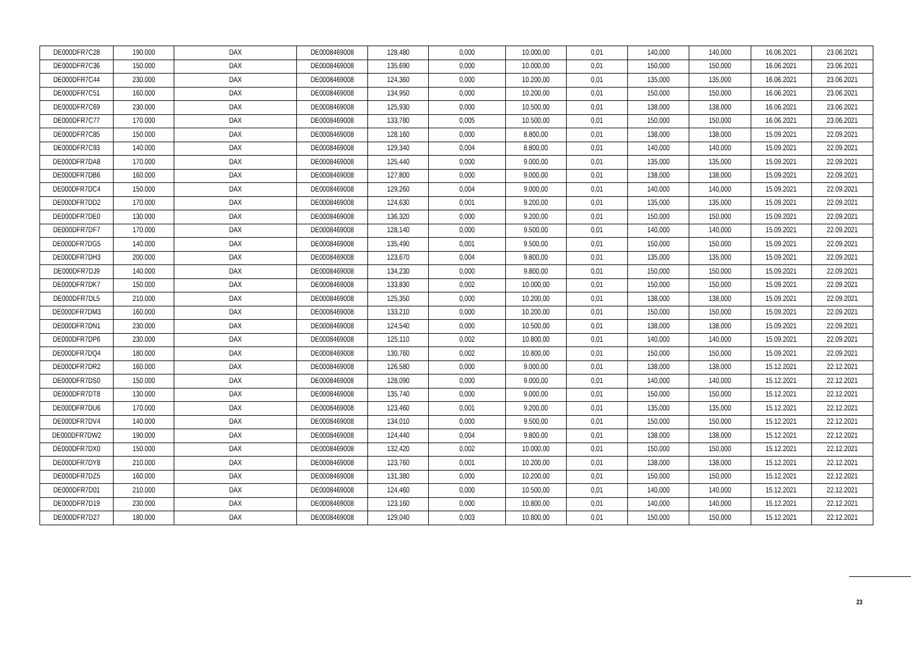| DE000DFR7C28 | 190.000 | DAX | DE0008469008 | 128,480 | 0,000 | 10.000,00 | 0,01 | 140,000 | 140,000 | 16.06.2021 | 23.06.2021 |
| DE000DFR7C36 | 150.000 | DAX | DE0008469008 | 135,690 | 0,000 | 10.000,00 | 0,01 | 150,000 | 150,000 | 16.06.2021 | 23.06.2021 |
| DE000DFR7C44 | 230.000 | DAX | DE0008469008 | 124,360 | 0,000 | 10.200,00 | 0,01 | 135,000 | 135,000 | 16.06.2021 | 23.06.2021 |
| DE000DFR7C51 | 160.000 | DAX | DE0008469008 | 134,950 | 0,000 | 10.200,00 | 0,01 | 150,000 | 150,000 | 16.06.2021 | 23.06.2021 |
| DE000DFR7C69 | 230.000 | DAX | DE0008469008 | 125,930 | 0,000 | 10.500,00 | 0,01 | 138,000 | 138,000 | 16.06.2021 | 23.06.2021 |
| DE000DFR7C77 | 170.000 | DAX | DE0008469008 | 133,780 | 0,005 | 10.500,00 | 0,01 | 150,000 | 150,000 | 16.06.2021 | 23.06.2021 |
| DE000DFR7C85 | 150.000 | DAX | DE0008469008 | 128,160 | 0,000 | 8.800,00 | 0,01 | 138,000 | 138,000 | 15.09.2021 | 22.09.2021 |
| DE000DFR7C93 | 140.000 | DAX | DE0008469008 | 129,340 | 0,004 | 8.800,00 | 0,01 | 140,000 | 140,000 | 15.09.2021 | 22.09.2021 |
| DE000DFR7DA8 | 170.000 | DAX | DE0008469008 | 125,440 | 0,000 | 9.000,00 | 0,01 | 135,000 | 135,000 | 15.09.2021 | 22.09.2021 |
| DE000DFR7DB6 | 160.000 | DAX | DE0008469008 | 127,800 | 0,000 | 9.000,00 | 0,01 | 138,000 | 138,000 | 15.09.2021 | 22.09.2021 |
| DE000DFR7DC4 | 150.000 | DAX | DE0008469008 | 129,260 | 0,004 | 9.000,00 | 0,01 | 140,000 | 140,000 | 15.09.2021 | 22.09.2021 |
| DE000DFR7DD2 | 170.000 | DAX | DE0008469008 | 124,630 | 0,001 | 9.200,00 | 0,01 | 135,000 | 135,000 | 15.09.2021 | 22.09.2021 |
| DE000DFR7DE0 | 130.000 | DAX | DE0008469008 | 136,320 | 0,000 | 9.200,00 | 0,01 | 150,000 | 150,000 | 15.09.2021 | 22.09.2021 |
| DE000DFR7DF7 | 170.000 | DAX | DE0008469008 | 128,140 | 0,000 | 9.500,00 | 0,01 | 140,000 | 140,000 | 15.09.2021 | 22.09.2021 |
| DE000DFR7DG5 | 140.000 | DAX | DE0008469008 | 135,490 | 0,001 | 9.500,00 | 0,01 | 150,000 | 150,000 | 15.09.2021 | 22.09.2021 |
| DE000DFR7DH3 | 200.000 | DAX | DE0008469008 | 123,670 | 0,004 | 9.800,00 | 0,01 | 135,000 | 135,000 | 15.09.2021 | 22.09.2021 |
| DE000DFR7DJ9 | 140.000 | DAX | DE0008469008 | 134,230 | 0,000 | 9.800,00 | 0,01 | 150,000 | 150,000 | 15.09.2021 | 22.09.2021 |
| DE000DFR7DK7 | 150.000 | DAX | DE0008469008 | 133,830 | 0,002 | 10.000,00 | 0,01 | 150,000 | 150,000 | 15.09.2021 | 22.09.2021 |
| DE000DFR7DL5 | 210.000 | DAX | DE0008469008 | 125,350 | 0,000 | 10.200,00 | 0,01 | 138,000 | 138,000 | 15.09.2021 | 22.09.2021 |
| DE000DFR7DM3 | 160.000 | DAX | DE0008469008 | 133,210 | 0,000 | 10.200,00 | 0,01 | 150,000 | 150,000 | 15.09.2021 | 22.09.2021 |
| DE000DFR7DN1 | 230.000 | DAX | DE0008469008 | 124,540 | 0,000 | 10.500,00 | 0,01 | 138,000 | 138,000 | 15.09.2021 | 22.09.2021 |
| DE000DFR7DP6 | 230.000 | DAX | DE0008469008 | 125,110 | 0,002 | 10.800,00 | 0,01 | 140,000 | 140,000 | 15.09.2021 | 22.09.2021 |
| DE000DFR7DQ4 | 180.000 | DAX | DE0008469008 | 130,760 | 0,002 | 10.800,00 | 0,01 | 150,000 | 150,000 | 15.09.2021 | 22.09.2021 |
| DE000DFR7DR2 | 160.000 | DAX | DE0008469008 | 126,580 | 0,000 | 9.000,00 | 0,01 | 138,000 | 138,000 | 15.12.2021 | 22.12.2021 |
| DE000DFR7DS0 | 150.000 | DAX | DE0008469008 | 128,090 | 0,000 | 9.000,00 | 0,01 | 140,000 | 140,000 | 15.12.2021 | 22.12.2021 |
| DE000DFR7DT8 | 130.000 | DAX | DE0008469008 | 135,740 | 0,000 | 9.000,00 | 0,01 | 150,000 | 150,000 | 15.12.2021 | 22.12.2021 |
| DE000DFR7DU6 | 170.000 | DAX | DE0008469008 | 123,460 | 0,001 | 9.200,00 | 0,01 | 135,000 | 135,000 | 15.12.2021 | 22.12.2021 |
| DE000DFR7DV4 | 140.000 | DAX | DE0008469008 | 134,010 | 0,000 | 9.500,00 | 0,01 | 150,000 | 150,000 | 15.12.2021 | 22.12.2021 |
| DE000DFR7DW2 | 190.000 | DAX | DE0008469008 | 124,440 | 0,004 | 9.800,00 | 0,01 | 138,000 | 138,000 | 15.12.2021 | 22.12.2021 |
| DE000DFR7DX0 | 150.000 | DAX | DE0008469008 | 132,420 | 0,002 | 10.000,00 | 0,01 | 150,000 | 150,000 | 15.12.2021 | 22.12.2021 |
| DE000DFR7DY8 | 210.000 | DAX | DE0008469008 | 123,760 | 0,001 | 10.200,00 | 0,01 | 138,000 | 138,000 | 15.12.2021 | 22.12.2021 |
| DE000DFR7DZ5 | 160.000 | DAX | DE0008469008 | 131,380 | 0,000 | 10.200,00 | 0,01 | 150,000 | 150,000 | 15.12.2021 | 22.12.2021 |
| DE000DFR7D01 | 210.000 | DAX | DE0008469008 | 124,460 | 0,000 | 10.500,00 | 0,01 | 140,000 | 140,000 | 15.12.2021 | 22.12.2021 |
| DE000DFR7D19 | 230.000 | DAX | DE0008469008 | 123,160 | 0,000 | 10.800,00 | 0,01 | 140,000 | 140,000 | 15.12.2021 | 22.12.2021 |
| DE000DFR7D27 | 180.000 | DAX | DE0008469008 | 129,040 | 0,003 | 10.800,00 | 0,01 | 150,000 | 150,000 | 15.12.2021 | 22.12.2021 |
23